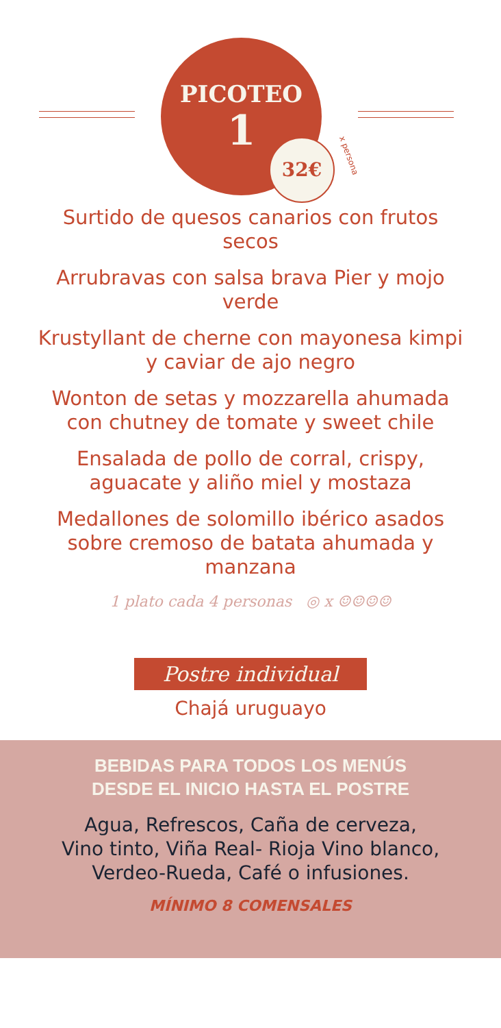PICOTEO
1
32€ x persona
Surtido de quesos canarios con frutos secos
Arrubravas con salsa brava Pier y mojo verde
Krustyllant de cherne con mayonesa kimpi y caviar de ajo negro
Wonton de setas y mozzarella ahumada con chutney de tomate y sweet chile
Ensalada de pollo de corral, crispy, aguacate y aliño miel y mostaza
Medallones de solomillo ibérico asados sobre cremoso de batata ahumada y manzana
1 plato cada 4 personas ◎ x ☺☺☺☺
Postre individual
Chajá uruguayo
BEBIDAS PARA TODOS LOS MENÚS
DESDE EL INICIO HASTA EL POSTRE
Agua, Refrescos, Caña de cerveza,
Vino tinto, Viña Real- Rioja Vino blanco,
Verdeo-Rueda, Café o infusiones.
MÍNIMO 8 COMENSALES